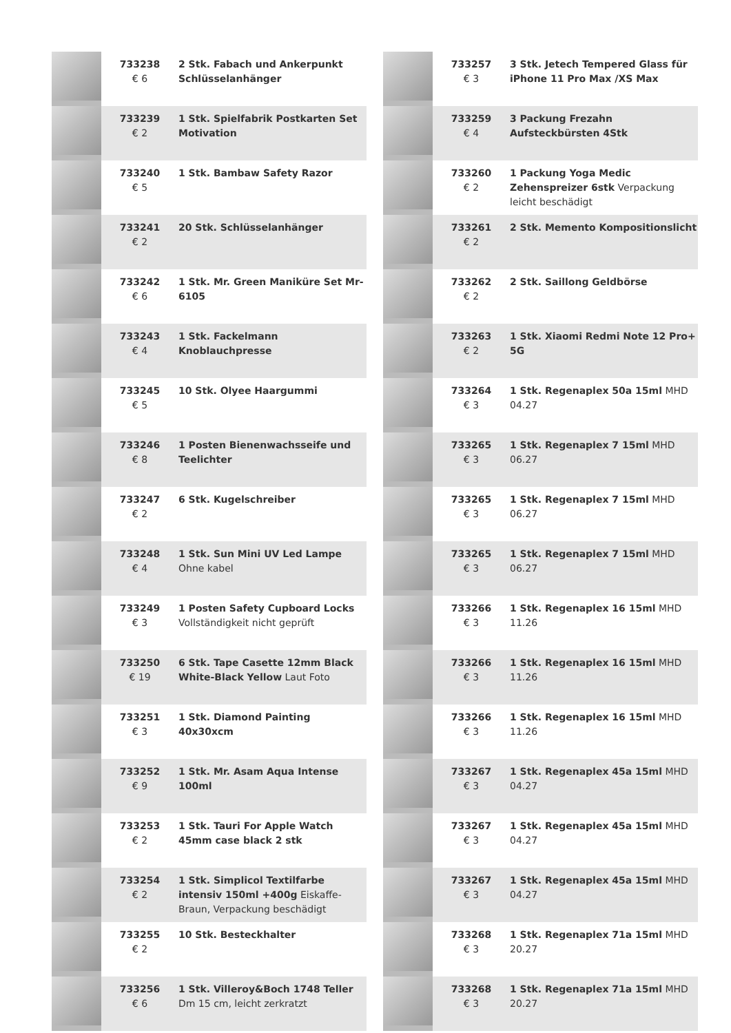| | 733238 € 6 | 2 Stk. Fabach und Ankerpunkt Schlüsselanhänger |
| | 733239 € 2 | 1 Stk. Spielfabrik Postkarten Set Motivation |
| | 733240 € 5 | 1 Stk. Bambaw Safety Razor |
| | 733241 € 2 | 20 Stk. Schlüsselanhänger |
| | 733242 € 6 | 1 Stk. Mr. Green Maniküre Set Mr-6105 |
| | 733243 € 4 | 1 Stk. Fackelmann Knoblauchpresse |
| | 733245 € 5 | 10 Stk. Olyee Haargummi |
| | 733246 € 8 | 1 Posten Bienenwachsseife und Teelichter |
| | 733247 € 2 | 6 Stk. Kugelschreiber |
| | 733248 € 4 | 1 Stk. Sun Mini UV Led Lampe Ohne kabel |
| | 733249 € 3 | 1 Posten Safety Cupboard Locks Vollständigkeit nicht geprüft |
| | 733250 € 19 | 6 Stk. Tape Casette 12mm Black White-Black Yellow Laut Foto |
| | 733251 € 3 | 1 Stk. Diamond Painting 40x30xcm |
| | 733252 € 9 | 1 Stk. Mr. Asam Aqua Intense 100ml |
| | 733253 € 2 | 1 Stk. Tauri For Apple Watch 45mm case black 2 stk |
| | 733254 € 2 | 1 Stk. Simplicol Textilfarbe intensiv 150ml +400g Eiskaffe-Braun, Verpackung beschädigt |
| | 733255 € 2 | 10 Stk. Besteckhalter |
| | 733256 € 6 | 1 Stk. Villeroy&Boch 1748 Teller Dm 15 cm, leicht zerkratzt |
| | 733257 € 3 | 3 Stk. Jetech Tempered Glass für iPhone 11 Pro Max /XS Max |
| | 733259 € 4 | 3 Packung Frezahn Aufsteckbürsten 4Stk |
| | 733260 € 2 | 1 Packung Yoga Medic Zehenspreizer 6stk Verpackung leicht beschädigt |
| | 733261 € 2 | 2 Stk. Memento Kompositionslicht |
| | 733262 € 2 | 2 Stk. Saillong Geldbörse |
| | 733263 € 2 | 1 Stk. Xiaomi Redmi Note 12 Pro+ 5G |
| | 733264 € 3 | 1 Stk. Regenaplex 50a 15ml MHD 04.27 |
| | 733265 € 3 | 1 Stk. Regenaplex 7 15ml MHD 06.27 |
| | 733265 € 3 | 1 Stk. Regenaplex 7 15ml MHD 06.27 |
| | 733265 € 3 | 1 Stk. Regenaplex 7 15ml MHD 06.27 |
| | 733266 € 3 | 1 Stk. Regenaplex 16 15ml MHD 11.26 |
| | 733266 € 3 | 1 Stk. Regenaplex 16 15ml MHD 11.26 |
| | 733266 € 3 | 1 Stk. Regenaplex 16 15ml MHD 11.26 |
| | 733267 € 3 | 1 Stk. Regenaplex 45a 15ml MHD 04.27 |
| | 733267 € 3 | 1 Stk. Regenaplex 45a 15ml MHD 04.27 |
| | 733267 € 3 | 1 Stk. Regenaplex 45a 15ml MHD 04.27 |
| | 733268 € 3 | 1 Stk. Regenaplex 71a 15ml MHD 20.27 |
| | 733268 € 3 | 1 Stk. Regenaplex 71a 15ml MHD 20.27 |